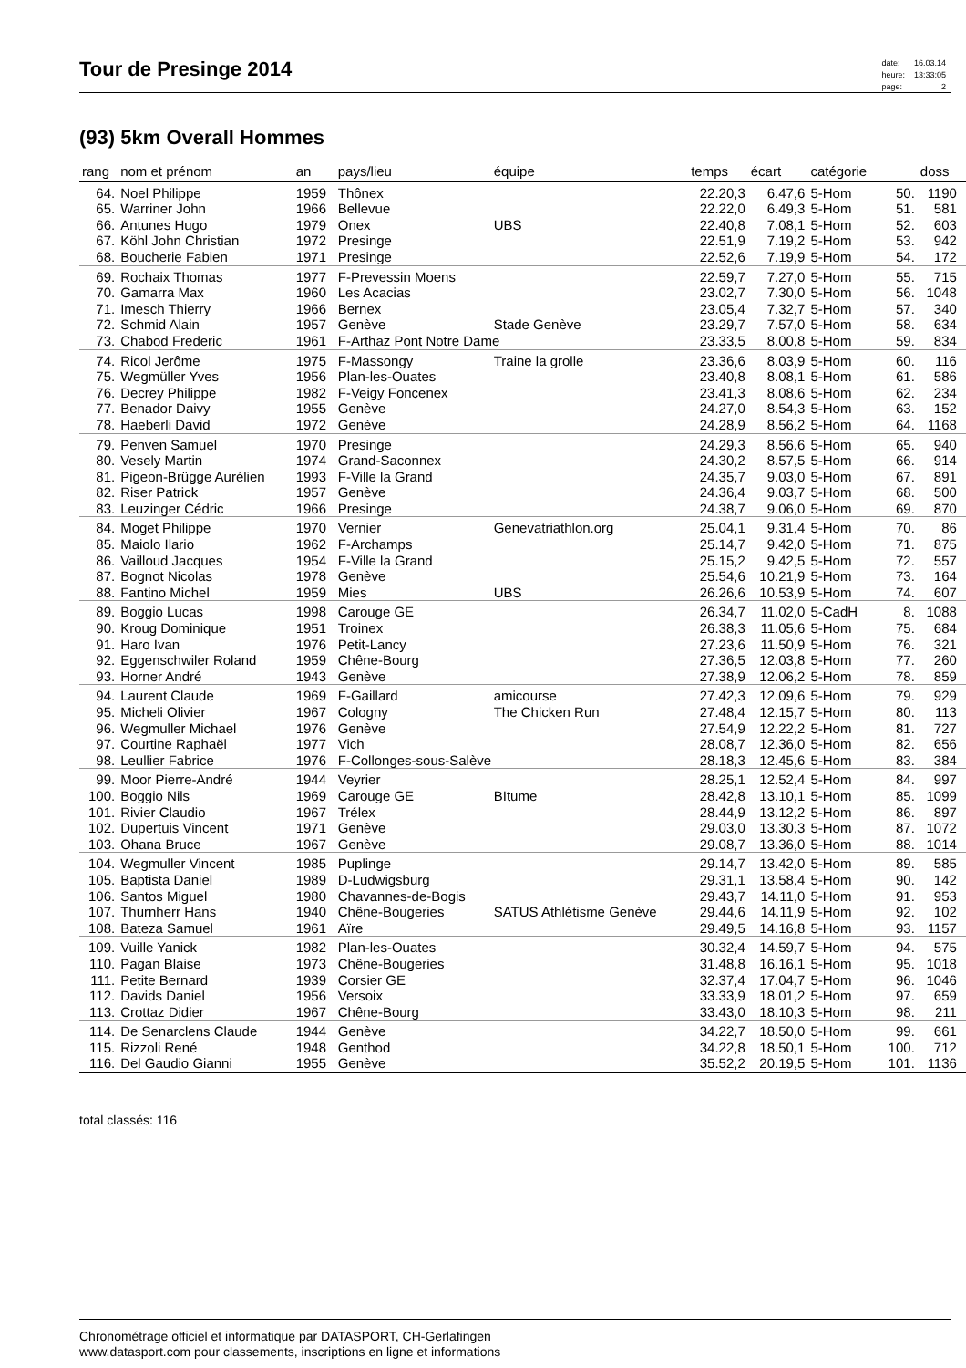Tour de Presinge 2014
| date: | 16.03.14 |
| heure: | 13:33:05 |
| page: | 2 |
(93) 5km Overall Hommes
| rang | nom et prénom | an | pays/lieu | équipe | temps | écart | catégorie | | doss | |
| --- | --- | --- | --- | --- | --- | --- | --- | --- | --- | --- |
| 64. | Noel Philippe | 1959 | Thônex | | 22.20,3 | 6.47,6 | 5-Hom | 50. | 1190 | |
| 65. | Warriner John | 1966 | Bellevue | | 22.22,0 | 6.49,3 | 5-Hom | 51. | 581 | |
| 66. | Antunes Hugo | 1979 | Onex | UBS | 22.40,8 | 7.08,1 | 5-Hom | 52. | 603 | |
| 67. | Köhl John Christian | 1972 | Presinge | | 22.51,9 | 7.19,2 | 5-Hom | 53. | 942 | |
| 68. | Boucherie Fabien | 1971 | Presinge | | 22.52,6 | 7.19,9 | 5-Hom | 54. | 172 | |
| 69. | Rochaix Thomas | 1977 | F-Prevessin Moens | | 22.59,7 | 7.27,0 | 5-Hom | 55. | 715 | |
| 70. | Gamarra Max | 1960 | Les Acacias | | 23.02,7 | 7.30,0 | 5-Hom | 56. | 1048 | |
| 71. | Imesch Thierry | 1966 | Bernex | | 23.05,4 | 7.32,7 | 5-Hom | 57. | 340 | |
| 72. | Schmid Alain | 1957 | Genève | Stade Genève | 23.29,7 | 7.57,0 | 5-Hom | 58. | 634 | |
| 73. | Chabod Frederic | 1961 | F-Arthaz Pont Notre Dame | | 23.33,5 | 8.00,8 | 5-Hom | 59. | 834 | |
| 74. | Ricol Jerôme | 1975 | F-Massongy | Traine la grolle | 23.36,6 | 8.03,9 | 5-Hom | 60. | 116 | |
| 75. | Wegmüller Yves | 1956 | Plan-les-Ouates | | 23.40,8 | 8.08,1 | 5-Hom | 61. | 586 | |
| 76. | Decrey Philippe | 1982 | F-Veigy Foncenex | | 23.41,3 | 8.08,6 | 5-Hom | 62. | 234 | |
| 77. | Benador Daivy | 1955 | Genève | | 24.27,0 | 8.54,3 | 5-Hom | 63. | 152 | |
| 78. | Haeberli David | 1972 | Genève | | 24.28,9 | 8.56,2 | 5-Hom | 64. | 1168 | |
| 79. | Penven Samuel | 1970 | Presinge | | 24.29,3 | 8.56,6 | 5-Hom | 65. | 940 | |
| 80. | Vesely Martin | 1974 | Grand-Saconnex | | 24.30,2 | 8.57,5 | 5-Hom | 66. | 914 | |
| 81. | Pigeon-Brügge Aurélien | 1993 | F-Ville la Grand | | 24.35,7 | 9.03,0 | 5-Hom | 67. | 891 | |
| 82. | Riser Patrick | 1957 | Genève | | 24.36,4 | 9.03,7 | 5-Hom | 68. | 500 | |
| 83. | Leuzinger Cédric | 1966 | Presinge | | 24.38,7 | 9.06,0 | 5-Hom | 69. | 870 | |
| 84. | Moget Philippe | 1970 | Vernier | Genevatriathlon.org | 25.04,1 | 9.31,4 | 5-Hom | 70. | 86 | |
| 85. | Maiolo Ilario | 1962 | F-Archamps | | 25.14,7 | 9.42,0 | 5-Hom | 71. | 875 | |
| 86. | Vailloud Jacques | 1954 | F-Ville la Grand | | 25.15,2 | 9.42,5 | 5-Hom | 72. | 557 | |
| 87. | Bognot Nicolas | 1978 | Genève | | 25.54,6 | 10.21,9 | 5-Hom | 73. | 164 | |
| 88. | Fantino Michel | 1959 | Mies | UBS | 26.26,6 | 10.53,9 | 5-Hom | 74. | 607 | |
| 89. | Boggio Lucas | 1998 | Carouge GE | | 26.34,7 | 11.02,0 | 5-CadH | 8. | 1088 | |
| 90. | Kroug Dominique | 1951 | Troinex | | 26.38,3 | 11.05,6 | 5-Hom | 75. | 684 | |
| 91. | Haro Ivan | 1976 | Petit-Lancy | | 27.23,6 | 11.50,9 | 5-Hom | 76. | 321 | |
| 92. | Eggenschwiler Roland | 1959 | Chêne-Bourg | | 27.36,5 | 12.03,8 | 5-Hom | 77. | 260 | |
| 93. | Horner André | 1943 | Genève | | 27.38,9 | 12.06,2 | 5-Hom | 78. | 859 | |
| 94. | Laurent Claude | 1969 | F-Gaillard | amicourse | 27.42,3 | 12.09,6 | 5-Hom | 79. | 929 | |
| 95. | Micheli Olivier | 1967 | Cologny | The Chicken Run | 27.48,4 | 12.15,7 | 5-Hom | 80. | 113 | |
| 96. | Wegmuller Michael | 1976 | Genève | | 27.54,9 | 12.22,2 | 5-Hom | 81. | 727 | |
| 97. | Courtine Raphaël | 1977 | Vich | | 28.08,7 | 12.36,0 | 5-Hom | 82. | 656 | |
| 98. | Leullier Fabrice | 1976 | F-Collonges-sous-Salève | | 28.18,3 | 12.45,6 | 5-Hom | 83. | 384 | |
| 99. | Moor Pierre-André | 1944 | Veyrier | | 28.25,1 | 12.52,4 | 5-Hom | 84. | 997 | |
| 100. | Boggio Nils | 1969 | Carouge GE | BItume | 28.42,8 | 13.10,1 | 5-Hom | 85. | 1099 | |
| 101. | Rivier Claudio | 1967 | Trélex | | 28.44,9 | 13.12,2 | 5-Hom | 86. | 897 | |
| 102. | Dupertuis Vincent | 1971 | Genève | | 29.03,0 | 13.30,3 | 5-Hom | 87. | 1072 | |
| 103. | Ohana Bruce | 1967 | Genève | | 29.08,7 | 13.36,0 | 5-Hom | 88. | 1014 | |
| 104. | Wegmuller Vincent | 1985 | Puplinge | | 29.14,7 | 13.42,0 | 5-Hom | 89. | 585 | |
| 105. | Baptista Daniel | 1989 | D-Ludwigsburg | | 29.31,1 | 13.58,4 | 5-Hom | 90. | 142 | |
| 106. | Santos Miguel | 1980 | Chavannes-de-Bogis | | 29.43,7 | 14.11,0 | 5-Hom | 91. | 953 | |
| 107. | Thurnherr Hans | 1940 | Chêne-Bougeries | SATUS Athlétisme Genève | 29.44,6 | 14.11,9 | 5-Hom | 92. | 102 | |
| 108. | Bateza Samuel | 1961 | Aïre | | 29.49,5 | 14.16,8 | 5-Hom | 93. | 1157 | |
| 109. | Vuille Yanick | 1982 | Plan-les-Ouates | | 30.32,4 | 14.59,7 | 5-Hom | 94. | 575 | |
| 110. | Pagan Blaise | 1973 | Chêne-Bougeries | | 31.48,8 | 16.16,1 | 5-Hom | 95. | 1018 | |
| 111. | Petite Bernard | 1939 | Corsier GE | | 32.37,4 | 17.04,7 | 5-Hom | 96. | 1046 | |
| 112. | Davids Daniel | 1956 | Versoix | | 33.33,9 | 18.01,2 | 5-Hom | 97. | 659 | |
| 113. | Crottaz Didier | 1967 | Chêne-Bourg | | 33.43,0 | 18.10,3 | 5-Hom | 98. | 211 | |
| 114. | De Senarclens Claude | 1944 | Genève | | 34.22,7 | 18.50,0 | 5-Hom | 99. | 661 | |
| 115. | Rizzoli René | 1948 | Genthod | | 34.22,8 | 18.50,1 | 5-Hom | 100. | 712 | |
| 116. | Del Gaudio Gianni | 1955 | Genève | | 35.52,2 | 20.19,5 | 5-Hom | 101. | 1136 | |
total classés: 116
Chronométrage officiel et informatique par DATASPORT, CH-Gerlafingen
www.datasport.com pour classements, inscriptions en ligne et informations